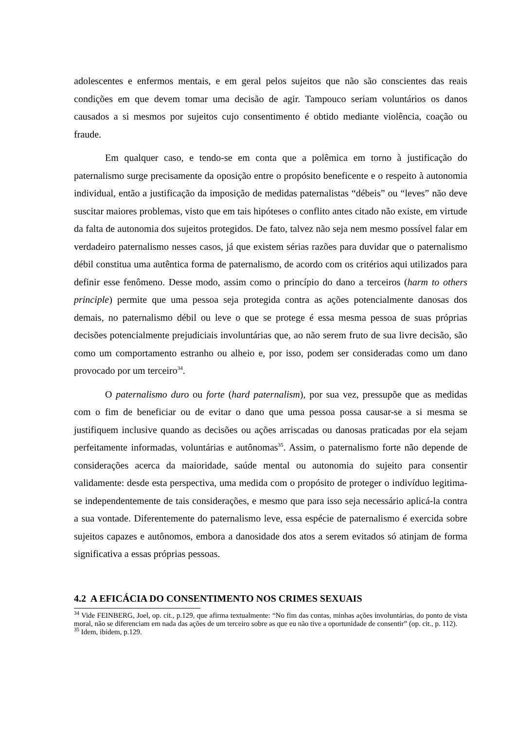adolescentes e enfermos mentais, e em geral pelos sujeitos que não são conscientes das reais condições em que devem tomar uma decisão de agir. Tampouco seriam voluntários os danos causados a si mesmos por sujeitos cujo consentimento é obtido mediante violência, coação ou fraude.
Em qualquer caso, e tendo-se em conta que a polêmica em torno à justificação do paternalismo surge precisamente da oposição entre o propósito beneficente e o respeito à autonomia individual, então a justificação da imposição de medidas paternalistas “débeis” ou “leves” não deve suscitar maiores problemas, visto que em tais hipóteses o conflito antes citado não existe, em virtude da falta de autonomia dos sujeitos protegidos. De fato, talvez não seja nem mesmo possível falar em verdadeiro paternalismo nesses casos, já que existem sérias razões para duvidar que o paternalismo débil constitua uma autêntica forma de paternalismo, de acordo com os critérios aqui utilizados para definir esse fenômeno. Desse modo, assim como o princípio do dano a terceiros (harm to others principle) permite que uma pessoa seja protegida contra as ações potencialmente danosas dos demais, no paternalismo débil ou leve o que se protege é essa mesma pessoa de suas próprias decisões potencialmente prejudiciais involuntárias que, ao não serem fruto de sua livre decisão, são como um comportamento estranho ou alheio e, por isso, podem ser consideradas como um dano provocado por um terceiro<sup>34</sup>.
O paternalismo duro ou forte (hard paternalism), por sua vez, pressupõe que as medidas com o fim de beneficiar ou de evitar o dano que uma pessoa possa causar-se a si mesma se justifiquem inclusive quando as decisões ou ações arriscadas ou danosas praticadas por ela sejam perfeitamente informadas, voluntárias e autônomas<sup>35</sup>. Assim, o paternalismo forte não depende de considerações acerca da maioridade, saúde mental ou autonomia do sujeito para consentir validamente: desde esta perspectiva, uma medida com o propósito de proteger o indivíduo legitima-se independentemente de tais considerações, e mesmo que para isso seja necessário aplicá-la contra a sua vontade. Diferentemente do paternalismo leve, essa espécie de paternalismo é exercida sobre sujeitos capazes e autônomos, embora a danosidade dos atos a serem evitados só atinjam de forma significativa a essas próprias pessoas.
4.2 A EFICÁCIA DO CONSENTIMENTO NOS CRIMES SEXUAIS
<sup>34</sup> Vide FEINBERG, Joel, op. cit., p.129, que afirma textualmente: “No fim das contas, minhas ações involuntárias, do ponto de vista moral, não se diferenciam em nada das ações de um terceiro sobre as que eu não tive a oportunidade de consentir” (op. cit., p. 112).
<sup>35</sup> Idem, ibidem, p.129.